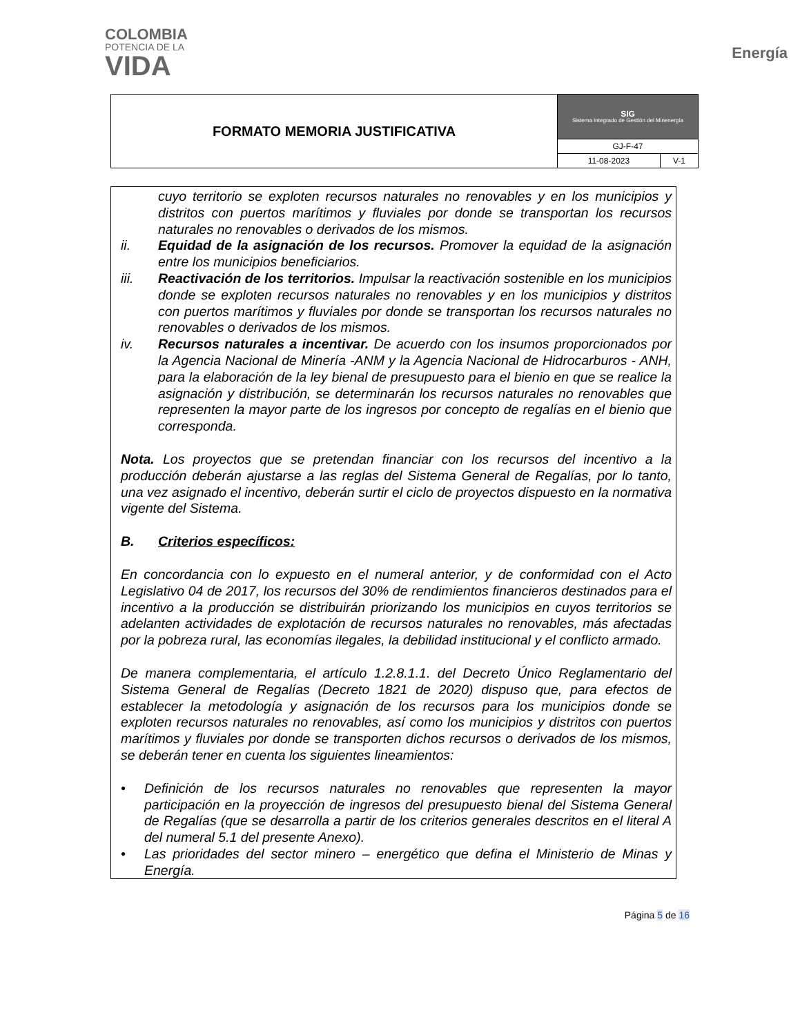COLOMBIA
POTENCIA DE LA
VIDA
Energía
| FORMATO MEMORIA JUSTIFICATIVA | SIG Sistema Integrado de Gestión del Minenergía | |
| | GJ-F-47 | |
| | 11-08-2023 | V-1 |
cuyo territorio se exploten recursos naturales no renovables y en los municipios y distritos con puertos marítimos y fluviales por donde se transportan los recursos naturales no renovables o derivados de los mismos.
ii. Equidad de la asignación de los recursos. Promover la equidad de la asignación entre los municipios beneficiarios.
iii. Reactivación de los territorios. Impulsar la reactivación sostenible en los municipios donde se exploten recursos naturales no renovables y en los municipios y distritos con puertos marítimos y fluviales por donde se transportan los recursos naturales no renovables o derivados de los mismos.
iv. Recursos naturales a incentivar. De acuerdo con los insumos proporcionados por la Agencia Nacional de Minería -ANM y la Agencia Nacional de Hidrocarburos - ANH, para la elaboración de la ley bienal de presupuesto para el bienio en que se realice la asignación y distribución, se determinarán los recursos naturales no renovables que representen la mayor parte de los ingresos por concepto de regalías en el bienio que corresponda.
Nota. Los proyectos que se pretendan financiar con los recursos del incentivo a la producción deberán ajustarse a las reglas del Sistema General de Regalías, por lo tanto, una vez asignado el incentivo, deberán surtir el ciclo de proyectos dispuesto en la normativa vigente del Sistema.
B. Criterios específicos:
En concordancia con lo expuesto en el numeral anterior, y de conformidad con el Acto Legislativo 04 de 2017, los recursos del 30% de rendimientos financieros destinados para el incentivo a la producción se distribuirán priorizando los municipios en cuyos territorios se adelanten actividades de explotación de recursos naturales no renovables, más afectadas por la pobreza rural, las economías ilegales, la debilidad institucional y el conflicto armado.
De manera complementaria, el artículo 1.2.8.1.1. del Decreto Único Reglamentario del Sistema General de Regalías (Decreto 1821 de 2020) dispuso que, para efectos de establecer la metodología y asignación de los recursos para los municipios donde se exploten recursos naturales no renovables, así como los municipios y distritos con puertos marítimos y fluviales por donde se transporten dichos recursos o derivados de los mismos, se deberán tener en cuenta los siguientes lineamientos:
• Definición de los recursos naturales no renovables que representen la mayor participación en la proyección de ingresos del presupuesto bienal del Sistema General de Regalías (que se desarrolla a partir de los criterios generales descritos en el literal A del numeral 5.1 del presente Anexo).
• Las prioridades del sector minero – energético que defina el Ministerio de Minas y Energía.
Página 5 de 16